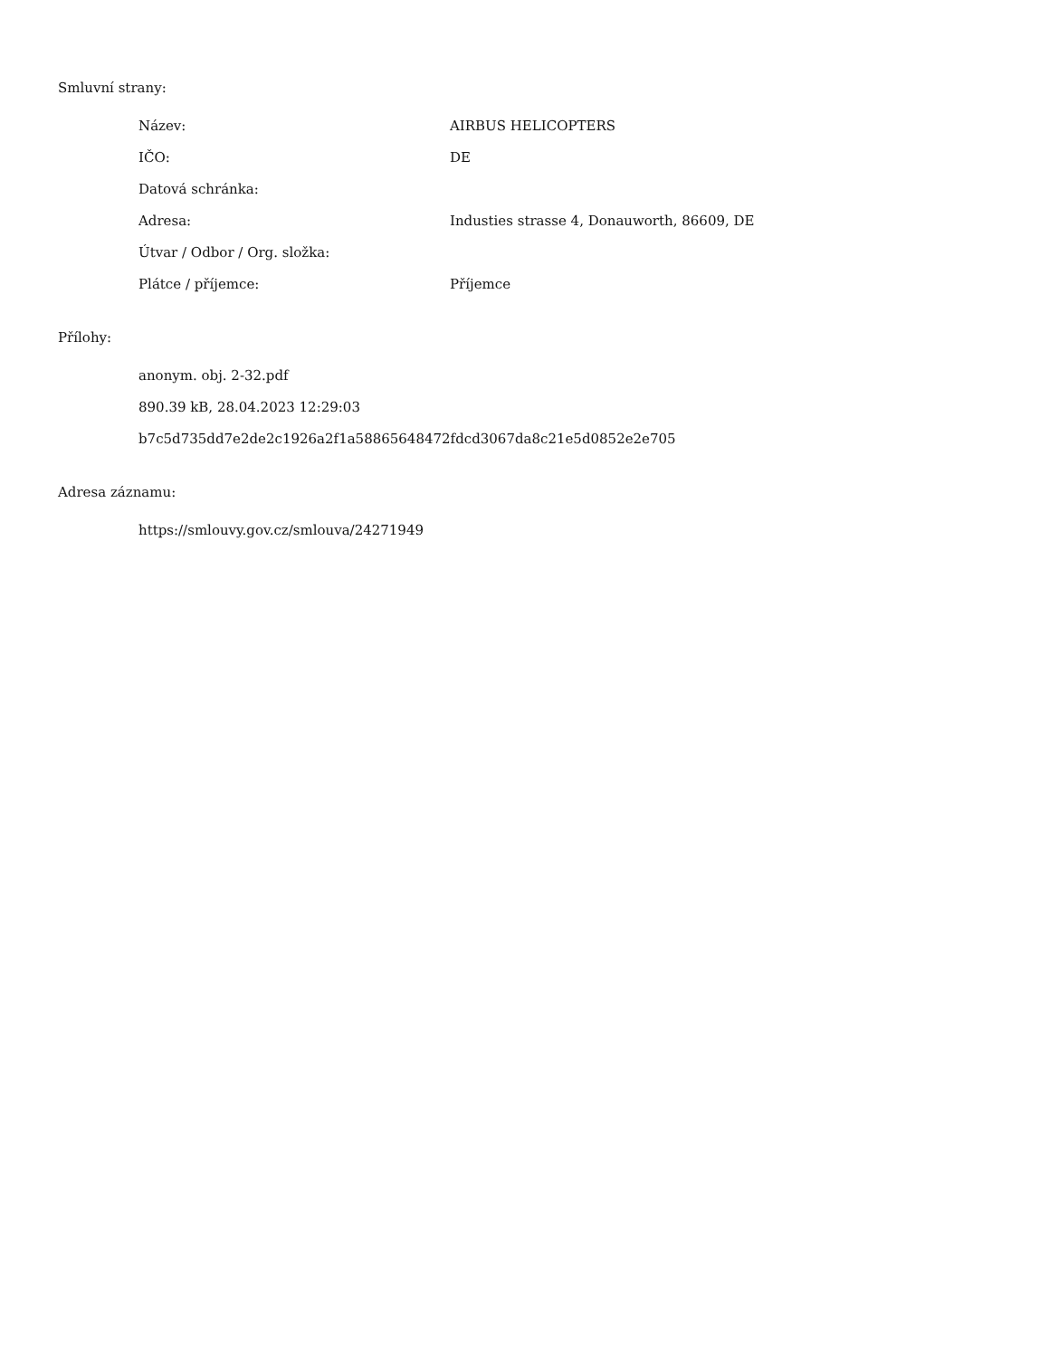Smluvní strany:
| Název: | AIRBUS HELICOPTERS |
| IČO: | DE |
| Datová schránka: | |
| Adresa: | Industies strasse 4, Donauworth, 86609, DE |
| Útvar / Odbor / Org. složka: | |
| Plátce / příjemce: | Příjemce |
Přílohy:
anonym. obj. 2-32.pdf
890.39 kB, 28.04.2023 12:29:03
b7c5d735dd7e2de2c1926a2f1a58865648472fdcd3067da8c21e5d0852e2e705
Adresa záznamu:
https://smlouvy.gov.cz/smlouva/24271949